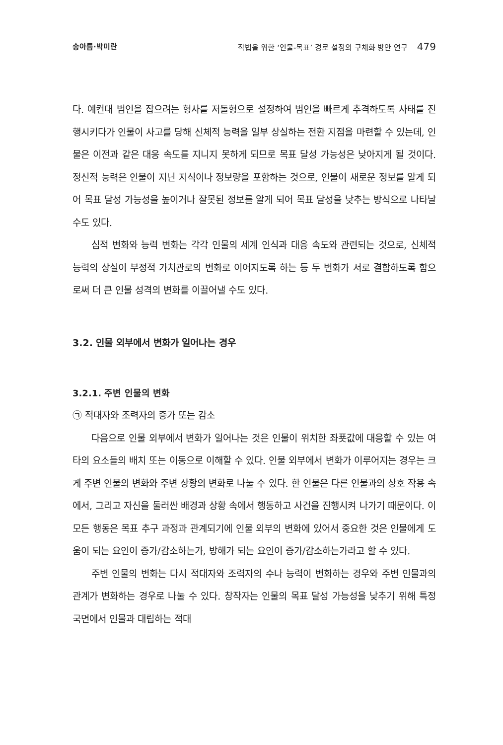송아름·박미란 작법을 위한 ‘인물-목표’ 경로 설정의 구체화 방안 연구 479
다. 예컨대 범인을 잡으려는 형사를 저돌형으로 설정하여 범인을 빠르게 추격하도록 사태를 진행시키다가 인물이 사고를 당해 신체적 능력을 일부 상실하는 전환 지점을 마련할 수 있는데, 인물은 이전과 같은 대응 속도를 지니지 못하게 되므로 목표 달성 가능성은 낮아지게 될 것이다. 정신적 능력은 인물이 지닌 지식이나 정보량을 포함하는 것으로, 인물이 새로운 정보를 알게 되어 목표 달성 가능성을 높이거나 잘못된 정보를 알게 되어 목표 달성을 낮추는 방식으로 나타날 수도 있다.
심적 변화와 능력 변화는 각각 인물의 세계 인식과 대응 속도와 관련되는 것으로, 신체적 능력의 상실이 부정적 가치관로의 변화로 이어지도록 하는 등 두 변화가 서로 결합하도록 함으로써 더 큰 인물 성격의 변화를 이끌어낼 수도 있다.
3.2. 인물 외부에서 변화가 일어나는 경우
3.2.1. 주변 인물의 변화
㉠ 적대자와 조력자의 증가 또는 감소
다음으로 인물 외부에서 변화가 일어나는 것은 인물이 위치한 좌푯값에 대응할 수 있는 여타의 요소들의 배치 또는 이동으로 이해할 수 있다. 인물 외부에서 변화가 이루어지는 경우는 크게 주변 인물의 변화와 주변 상황의 변화로 나눌 수 있다. 한 인물은 다른 인물과의 상호 작용 속에서, 그리고 자신을 둘러싼 배경과 상황 속에서 행동하고 사건을 진행시켜 나가기 때문이다. 이 모든 행동은 목표 추구 과정과 관계되기에 인물 외부의 변화에 있어서 중요한 것은 인물에게 도움이 되는 요인이 증가/감소하는가, 방해가 되는 요인이 증가/감소하는가라고 할 수 있다.
주변 인물의 변화는 다시 적대자와 조력자의 수나 능력이 변화하는 경우와 주변 인물과의 관계가 변화하는 경우로 나눌 수 있다. 창작자는 인물의 목표 달성 가능성을 낮추기 위해 특정 국면에서 인물과 대립하는 적대